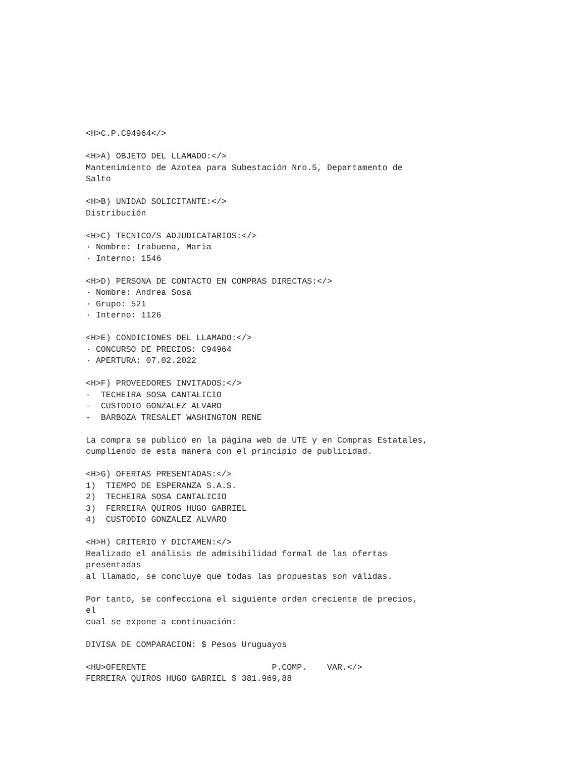<H>C.P.C94964</>

<H>A) OBJETO DEL LLAMADO:</>
Mantenimiento de Azotea para Subestación Nro.5, Departamento de
Salto

<H>B) UNIDAD SOLICITANTE:</>
Distribución

<H>C) TECNICO/S ADJUDICATARIOS:</>
· Nombre: Irabuena, Maria
· Interno: 1546

<H>D) PERSONA DE CONTACTO EN COMPRAS DIRECTAS:</>
· Nombre: Andrea Sosa
· Grupo: 521
· Interno: 1126

<H>E) CONDICIONES DEL LLAMADO:</>
· CONCURSO DE PRECIOS: C94964
· APERTURA: 07.02.2022

<H>F) PROVEEDORES INVITADOS:</>
-  TECHEIRA SOSA CANTALICIO
-  CUSTODIO GONZALEZ ALVARO
-  BARBOZA TRESALET WASHINGTON RENE

La compra se publicó en la página web de UTE y en Compras Estatales,
cumpliendo de esta manera con el principio de publicidad.

<H>G) OFERTAS PRESENTADAS:</>
1)  TIEMPO DE ESPERANZA S.A.S.
2)  TECHEIRA SOSA CANTALICIO
3)  FERREIRA QUIROS HUGO GABRIEL
4)  CUSTODIO GONZALEZ ALVARO

<H>H) CRITERIO Y DICTAMEN:</>
Realizado el análisis de admisibilidad formal de las ofertas
presentadas
al llamado, se concluye que todas las propuestas son válidas.

Por tanto, se confecciona el siguiente orden creciente de precios,
el
cual se expone a continuación:

DIVISA DE COMPARACION: $ Pesos Uruguayos

<HU>OFERENTE                         P.COMP.    VAR.</>
FERREIRA QUIROS HUGO GABRIEL $ 381.969,88